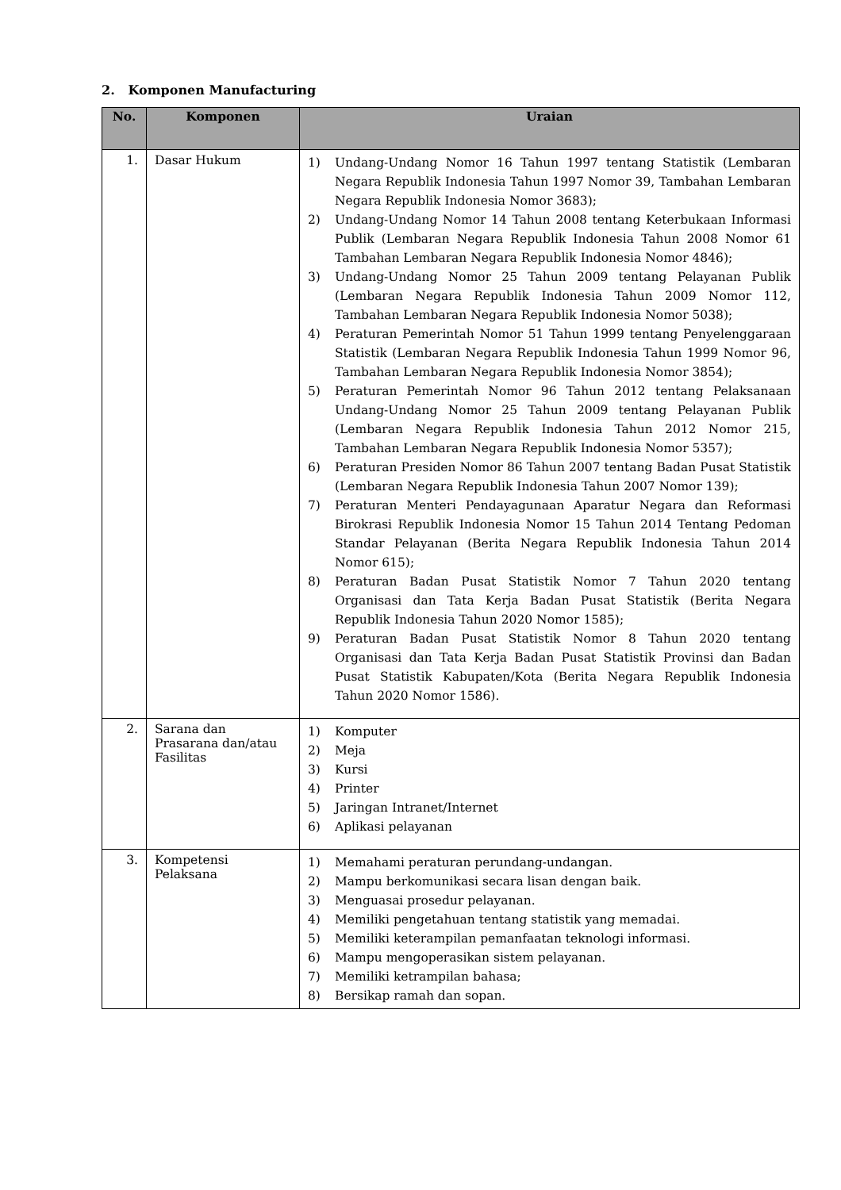2. Komponen Manufacturing
| No. | Komponen | Uraian |
| --- | --- | --- |
| 1. | Dasar Hukum | 1) Undang-Undang Nomor 16 Tahun 1997 tentang Statistik (Lembaran Negara Republik Indonesia Tahun 1997 Nomor 39, Tambahan Lembaran Negara Republik Indonesia Nomor 3683); 2) Undang-Undang Nomor 14 Tahun 2008 tentang Keterbukaan Informasi Publik (Lembaran Negara Republik Indonesia Tahun 2008 Nomor 61 Tambahan Lembaran Negara Republik Indonesia Nomor 4846); 3) Undang-Undang Nomor 25 Tahun 2009 tentang Pelayanan Publik (Lembaran Negara Republik Indonesia Tahun 2009 Nomor 112, Tambahan Lembaran Negara Republik Indonesia Nomor 5038); 4) Peraturan Pemerintah Nomor 51 Tahun 1999 tentang Penyelenggaraan Statistik (Lembaran Negara Republik Indonesia Tahun 1999 Nomor 96, Tambahan Lembaran Negara Republik Indonesia Nomor 3854); 5) Peraturan Pemerintah Nomor 96 Tahun 2012 tentang Pelaksanaan Undang-Undang Nomor 25 Tahun 2009 tentang Pelayanan Publik (Lembaran Negara Republik Indonesia Tahun 2012 Nomor 215, Tambahan Lembaran Negara Republik Indonesia Nomor 5357); 6) Peraturan Presiden Nomor 86 Tahun 2007 tentang Badan Pusat Statistik (Lembaran Negara Republik Indonesia Tahun 2007 Nomor 139); 7) Peraturan Menteri Pendayagunaan Aparatur Negara dan Reformasi Birokrasi Republik Indonesia Nomor 15 Tahun 2014 Tentang Pedoman Standar Pelayanan (Berita Negara Republik Indonesia Tahun 2014 Nomor 615); 8) Peraturan Badan Pusat Statistik Nomor 7 Tahun 2020 tentang Organisasi dan Tata Kerja Badan Pusat Statistik (Berita Negara Republik Indonesia Tahun 2020 Nomor 1585); 9) Peraturan Badan Pusat Statistik Nomor 8 Tahun 2020 tentang Organisasi dan Tata Kerja Badan Pusat Statistik Provinsi dan Badan Pusat Statistik Kabupaten/Kota (Berita Negara Republik Indonesia Tahun 2020 Nomor 1586). |
| 2. | Sarana dan Prasarana dan/atau Fasilitas | 1) Komputer 2) Meja 3) Kursi 4) Printer 5) Jaringan Intranet/Internet 6) Aplikasi pelayanan |
| 3. | Kompetensi Pelaksana | 1) Memahami peraturan perundang-undangan. 2) Mampu berkomunikasi secara lisan dengan baik. 3) Menguasai prosedur pelayanan. 4) Memiliki pengetahuan tentang statistik yang memadai. 5) Memiliki keterampilan pemanfaatan teknologi informasi. 6) Mampu mengoperasikan sistem pelayanan. 7) Memiliki ketrampilan bahasa; 8) Bersikap ramah dan sopan. |